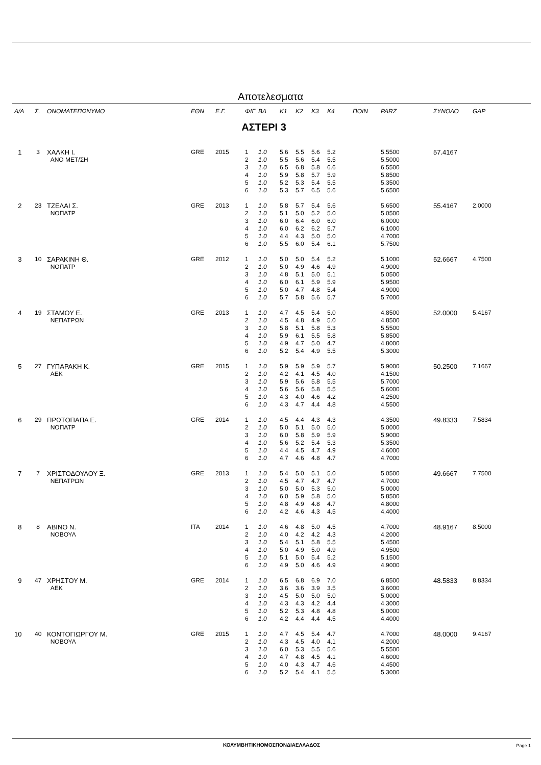Αποτελεσματα
| Α/Α | Σ. | ΟΝΟΜΑΤΕΠΩΝΥΜΟ | ΕΘΝ | Ε.Γ. | ΦΙΓ | ΒΔ | Κ1 | Κ2 | Κ3 | Κ4 | ΠΟΙΝ | PARZ | ΣΥΝΟΛΟ | GAP |
| --- | --- | --- | --- | --- | --- | --- | --- | --- | --- | --- | --- | --- | --- | --- |
| ΑΣΤΕΡΙ 3 | | | | | | | | | | | | | | |
| 1 | 3 | ΧΑΛΚΗ Ι. | GRE | 2015 | 1 | 1.0 | 5.6 | 5.5 | 5.6 | 5.2 | | 5.5500 | 57.4167 | |
| | | ΑΝΟ ΜΕΤ/ΣΗ | | | 2 | 1.0 | 5.5 | 5.6 | 5.4 | 5.5 | | 5.5000 | | |
| | | | | | 3 | 1.0 | 6.5 | 6.8 | 5.8 | 6.6 | | 6.5500 | | |
| | | | | | 4 | 1.0 | 5.9 | 5.8 | 5.7 | 5.9 | | 5.8500 | | |
| | | | | | 5 | 1.0 | 5.2 | 5.3 | 5.4 | 5.5 | | 5.3500 | | |
| | | | | | 6 | 1.0 | 5.3 | 5.7 | 6.5 | 5.6 | | 5.6500 | | |
| 2 | 23 | ΤΖΕΛΑΙ Σ. | GRE | 2013 | 1 | 1.0 | 5.8 | 5.7 | 5.4 | 5.6 | | 5.6500 | 55.4167 | 2.0000 |
| | | ΝΟΠΑΤΡ | | | 2 | 1.0 | 5.1 | 5.0 | 5.2 | 5.0 | | 5.0500 | | |
| | | | | | 3 | 1.0 | 6.0 | 6.4 | 6.0 | 6.0 | | 6.0000 | | |
| | | | | | 4 | 1.0 | 6.0 | 6.2 | 6.2 | 5.7 | | 6.1000 | | |
| | | | | | 5 | 1.0 | 4.4 | 4.3 | 5.0 | 5.0 | | 4.7000 | | |
| | | | | | 6 | 1.0 | 5.5 | 6.0 | 5.4 | 6.1 | | 5.7500 | | |
| 3 | 10 | ΣΑΡΑΚΙΝΗ Θ. | GRE | 2012 | 1 | 1.0 | 5.0 | 5.0 | 5.4 | 5.2 | | 5.1000 | 52.6667 | 4.7500 |
| | | ΝΟΠΑΤΡ | | | 2 | 1.0 | 5.0 | 4.9 | 4.6 | 4.9 | | 4.9000 | | |
| | | | | | 3 | 1.0 | 4.8 | 5.1 | 5.0 | 5.1 | | 5.0500 | | |
| | | | | | 4 | 1.0 | 6.0 | 6.1 | 5.9 | 5.9 | | 5.9500 | | |
| | | | | | 5 | 1.0 | 5.0 | 4.7 | 4.8 | 5.4 | | 4.9000 | | |
| | | | | | 6 | 1.0 | 5.7 | 5.8 | 5.6 | 5.7 | | 5.7000 | | |
| 4 | 19 | ΣΤΑΜΟΥ Ε. | GRE | 2013 | 1 | 1.0 | 4.7 | 4.5 | 5.4 | 5.0 | | 4.8500 | 52.0000 | 5.4167 |
| | | ΝΕΠΑΤΡΩΝ | | | 2 | 1.0 | 4.5 | 4.8 | 4.9 | 5.0 | | 4.8500 | | |
| | | | | | 3 | 1.0 | 5.8 | 5.1 | 5.8 | 5.3 | | 5.5500 | | |
| | | | | | 4 | 1.0 | 5.9 | 6.1 | 5.5 | 5.8 | | 5.8500 | | |
| | | | | | 5 | 1.0 | 4.9 | 4.7 | 5.0 | 4.7 | | 4.8000 | | |
| | | | | | 6 | 1.0 | 5.2 | 5.4 | 4.9 | 5.5 | | 5.3000 | | |
| 5 | 27 | ΓΥΠΑΡΑΚΗ Κ. | GRE | 2015 | 1 | 1.0 | 5.9 | 5.9 | 5.9 | 5.7 | | 5.9000 | 50.2500 | 7.1667 |
| | | ΑΕΚ | | | 2 | 1.0 | 4.2 | 4.1 | 4.5 | 4.0 | | 4.1500 | | |
| | | | | | 3 | 1.0 | 5.9 | 5.6 | 5.8 | 5.5 | | 5.7000 | | |
| | | | | | 4 | 1.0 | 5.6 | 5.6 | 5.8 | 5.5 | | 5.6000 | | |
| | | | | | 5 | 1.0 | 4.3 | 4.0 | 4.6 | 4.2 | | 4.2500 | | |
| | | | | | 6 | 1.0 | 4.3 | 4.7 | 4.4 | 4.8 | | 4.5500 | | |
| 6 | 29 | ΠΡΩΤΟΠΑΠΑ Ε. | GRE | 2014 | 1 | 1.0 | 4.5 | 4.4 | 4.3 | 4.3 | | 4.3500 | 49.8333 | 7.5834 |
| | | ΝΟΠΑΤΡ | | | 2 | 1.0 | 5.0 | 5.1 | 5.0 | 5.0 | | 5.0000 | | |
| | | | | | 3 | 1.0 | 6.0 | 5.8 | 5.9 | 5.9 | | 5.9000 | | |
| | | | | | 4 | 1.0 | 5.6 | 5.2 | 5.4 | 5.3 | | 5.3500 | | |
| | | | | | 5 | 1.0 | 4.4 | 4.5 | 4.7 | 4.9 | | 4.6000 | | |
| | | | | | 6 | 1.0 | 4.7 | 4.6 | 4.8 | 4.7 | | 4.7000 | | |
| 7 | 7 | ΧΡΙΣΤΟΔΟΥΛΟΥ Ξ. | GRE | 2013 | 1 | 1.0 | 5.4 | 5.0 | 5.1 | 5.0 | | 5.0500 | 49.6667 | 7.7500 |
| | | ΝΕΠΑΤΡΩΝ | | | 2 | 1.0 | 4.5 | 4.7 | 4.7 | 4.7 | | 4.7000 | | |
| | | | | | 3 | 1.0 | 5.0 | 5.0 | 5.3 | 5.0 | | 5.0000 | | |
| | | | | | 4 | 1.0 | 6.0 | 5.9 | 5.8 | 5.0 | | 5.8500 | | |
| | | | | | 5 | 1.0 | 4.8 | 4.9 | 4.8 | 4.7 | | 4.8000 | | |
| | | | | | 6 | 1.0 | 4.2 | 4.6 | 4.3 | 4.5 | | 4.4000 | | |
| 8 | 8 | ΑΒΙΝΟ Ν. | ITA | 2014 | 1 | 1.0 | 4.6 | 4.8 | 5.0 | 4.5 | | 4.7000 | 48.9167 | 8.5000 |
| | | ΝΟΒΟΥΛ | | | 2 | 1.0 | 4.0 | 4.2 | 4.2 | 4.3 | | 4.2000 | | |
| | | | | | 3 | 1.0 | 5.4 | 5.1 | 5.8 | 5.5 | | 5.4500 | | |
| | | | | | 4 | 1.0 | 5.0 | 4.9 | 5.0 | 4.9 | | 4.9500 | | |
| | | | | | 5 | 1.0 | 5.1 | 5.0 | 5.4 | 5.2 | | 5.1500 | | |
| | | | | | 6 | 1.0 | 4.9 | 5.0 | 4.6 | 4.9 | | 4.9000 | | |
| 9 | 47 | ΧΡΗΣΤΟΥ Μ. | GRE | 2014 | 1 | 1.0 | 6.5 | 6.8 | 6.9 | 7.0 | | 6.8500 | 48.5833 | 8.8334 |
| | | ΑΕΚ | | | 2 | 1.0 | 3.6 | 3.6 | 3.9 | 3.5 | | 3.6000 | | |
| | | | | | 3 | 1.0 | 4.5 | 5.0 | 5.0 | 5.0 | | 5.0000 | | |
| | | | | | 4 | 1.0 | 4.3 | 4.3 | 4.2 | 4.4 | | 4.3000 | | |
| | | | | | 5 | 1.0 | 5.2 | 5.3 | 4.8 | 4.8 | | 5.0000 | | |
| | | | | | 6 | 1.0 | 4.2 | 4.4 | 4.4 | 4.5 | | 4.4000 | | |
| 10 | 40 | ΚΟΝΤΟΓΙΩΡΓΟΥ Μ. | GRE | 2015 | 1 | 1.0 | 4.7 | 4.5 | 5.4 | 4.7 | | 4.7000 | 48.0000 | 9.4167 |
| | | ΝΟΒΟΥΛ | | | 2 | 1.0 | 4.3 | 4.5 | 4.0 | 4.1 | | 4.2000 | | |
| | | | | | 3 | 1.0 | 6.0 | 5.3 | 5.5 | 5.6 | | 5.5500 | | |
| | | | | | 4 | 1.0 | 4.7 | 4.8 | 4.5 | 4.1 | | 4.6000 | | |
| | | | | | 5 | 1.0 | 4.0 | 4.3 | 4.7 | 4.6 | | 4.4500 | | |
| | | | | | 6 | 1.0 | 5.2 | 5.4 | 4.1 | 5.5 | | 5.3000 | | |
ΚΟΛΥΜΒΗΤΙΚΗΟΜΟΣΠΟΝΔΙΑΕΛΛΑΔΟΣ
Page 1